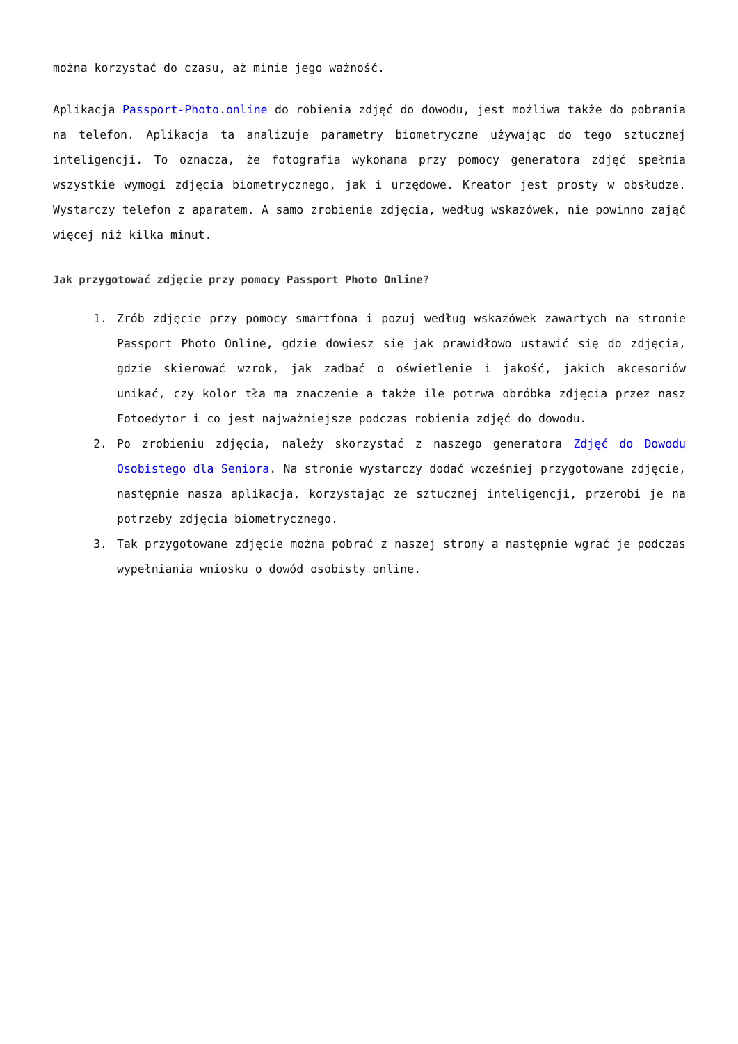można korzystać do czasu, aż minie jego ważność.
Aplikacja Passport-Photo.online do robienia zdjęć do dowodu, jest możliwa także do pobrania na telefon. Aplikacja ta analizuje parametry biometryczne używając do tego sztucznej inteligencji. To oznacza, że fotografia wykonana przy pomocy generatora zdjęć spełnia wszystkie wymogi zdjęcia biometrycznego, jak i urzędowe. Kreator jest prosty w obsłudze. Wystarczy telefon z aparatem. A samo zrobienie zdjęcia, według wskazówek, nie powinno zająć więcej niż kilka minut.
Jak przygotować zdjęcie przy pomocy Passport Photo Online?
1. Zrób zdjęcie przy pomocy smartfona i pozuj według wskazówek zawartych na stronie Passport Photo Online, gdzie dowiesz się jak prawidłowo ustawić się do zdjęcia, gdzie skierować wzrok, jak zadbać o oświetlenie i jakość, jakich akcesoriów unikać, czy kolor tła ma znaczenie a także ile potrwa obróbka zdjęcia przez nasz Fotoedytor i co jest najważniejsze podczas robienia zdjęć do dowodu.
2. Po zrobieniu zdjęcia, należy skorzystać z naszego generatora Zdjęć do Dowodu Osobistego dla Seniora. Na stronie wystarczy dodać wcześniej przygotowane zdjęcie, następnie nasza aplikacja, korzystając ze sztucznej inteligencji, przerobi je na potrzeby zdjęcia biometrycznego.
3. Tak przygotowane zdjęcie można pobrać z naszej strony a następnie wgrać je podczas wypełniania wniosku o dowód osobisty online.